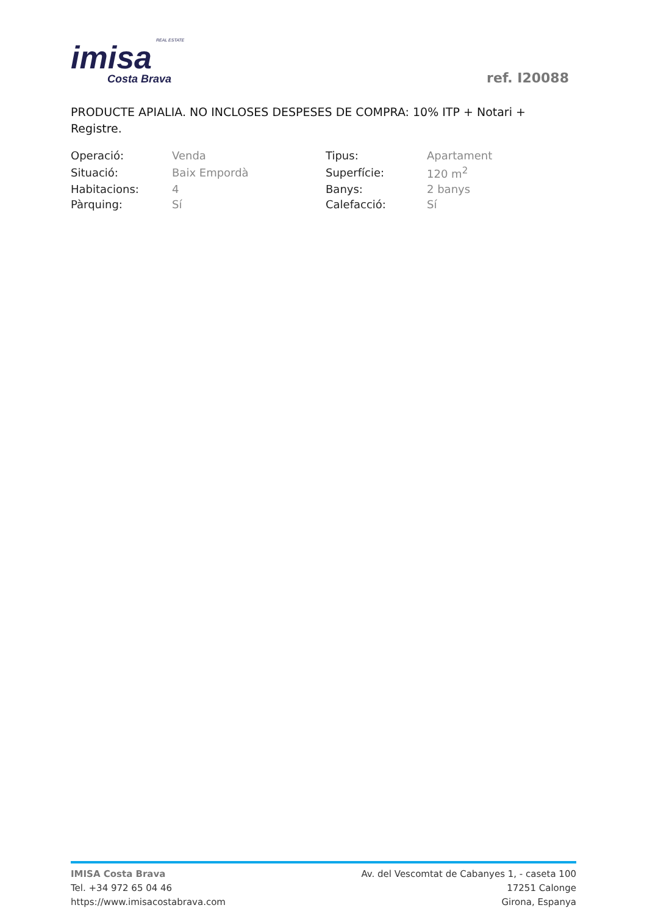REAL ESTATE
imisa
Costa Brava
ref. I20088
PRODUCTE APIALIA. NO INCLOSES DESPESES DE COMPRA: 10% ITP + Notari + Registre.
| Operació: | Venda | Tipus: | Apartament |
| Situació: | Baix Empordà | Superfície: | 120 m<sup>2</sup> |
| Habitacions: | 4 | Banys: | 2 banys |
| Pàrquing: | Sí | Calefacció: | Sí |
IMISA Costa Brava
Tel. +34 972 65 04 46
https://www.imisacostabrava.com
Av. del Vescomtat de Cabanyes 1, - caseta 100
17251 Calonge
Girona, Espanya